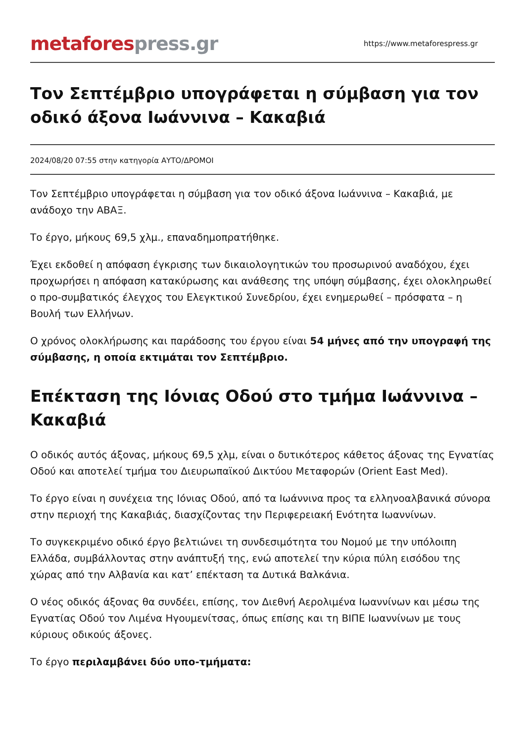metafores press.gr
https://www.metaforespress.gr
Τον Σεπτέμβριο υπογράφεται η σύμβαση για τον οδικό άξονα Ιωάννινα – Κακαβιά
2024/08/20 07:55 στην κατηγορία ΑΥΤΟ/ΔΡΟΜΟΙ
Τον Σεπτέμβριο υπογράφεται η σύμβαση για τον οδικό άξονα Ιωάννινα – Κακαβιά, με ανάδοχο την ΑΒΑΞ.
Το έργο, μήκους 69,5 χλμ., επαναδημοπρατήθηκε.
Έχει εκδοθεί η απόφαση έγκρισης των δικαιολογητικών του προσωρινού αναδόχου, έχει προχωρήσει η απόφαση κατακύρωσης και ανάθεσης της υπόψη σύμβασης, έχει ολοκληρωθεί ο προ-συμβατικός έλεγχος του Ελεγκτικού Συνεδρίου, έχει ενημερωθεί – πρόσφατα – η Βουλή των Ελλήνων.
Ο χρόνος ολοκλήρωσης και παράδοσης του έργου είναι 54 μήνες από την υπογραφή της σύμβασης, η οποία εκτιμάται τον Σεπτέμβριο.
Επέκταση της Ιόνιας Οδού στο τμήμα Ιωάννινα – Κακαβιά
Ο οδικός αυτός άξονας, μήκους 69,5 χλμ, είναι ο δυτικότερος κάθετος άξονας της Εγνατίας Οδού και αποτελεί τμήμα του Διευρωπαϊκού Δικτύου Μεταφορών (Orient East Med).
Το έργο είναι η συνέχεια της Ιόνιας Οδού, από τα Ιωάννινα προς τα ελληνοαλβανικά σύνορα στην περιοχή της Κακαβιάς, διασχίζοντας την Περιφερειακή Ενότητα Ιωαννίνων.
Το συγκεκριμένο οδικό έργο βελτιώνει τη συνδεσιμότητα του Νομού με την υπόλοιπη Ελλάδα, συμβάλλοντας στην ανάπτυξή της, ενώ αποτελεί την κύρια πύλη εισόδου της χώρας από την Αλβανία και κατ’ επέκταση τα Δυτικά Βαλκάνια.
Ο νέος οδικός άξονας θα συνδέει, επίσης, τον Διεθνή Αερολιμένα Ιωαννίνων και μέσω της Εγνατίας Οδού τον Λιμένα Ηγουμενίτσας, όπως επίσης και τη ΒΙΠΕ Ιωαννίνων με τους κύριους οδικούς άξονες.
Το έργο περιλαμβάνει δύο υπο-τμήματα: